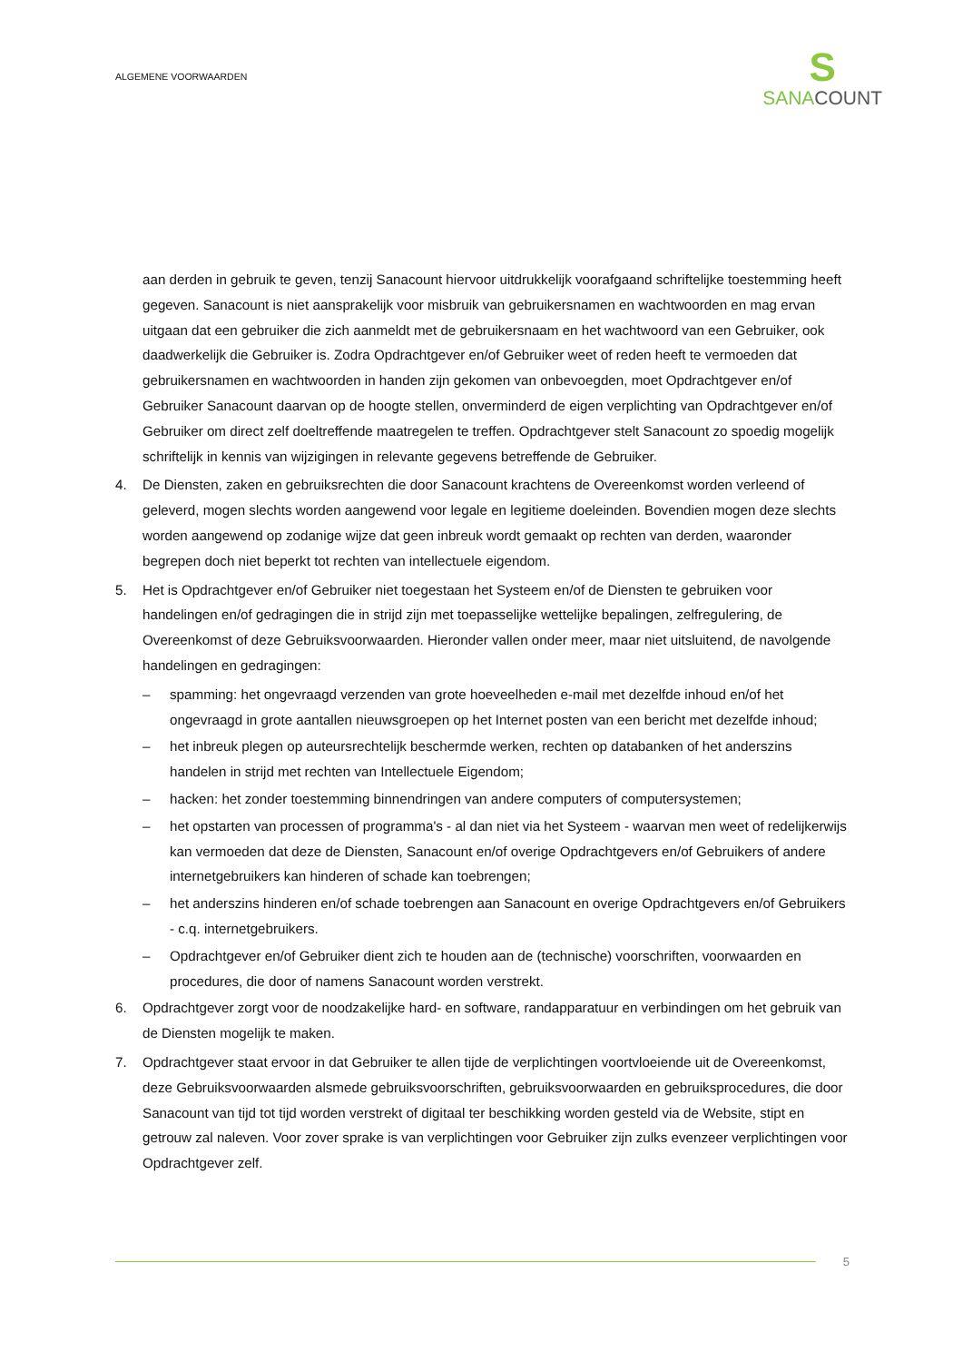ALGEMENE VOORWAARDEN
S
SANA COUNT
aan derden in gebruik te geven, tenzij Sanacount hiervoor uitdrukkelijk voorafgaand schriftelijke toestemming heeft gegeven. Sanacount is niet aansprakelijk voor misbruik van gebruikersnamen en wachtwoorden en mag ervan uitgaan dat een gebruiker die zich aanmeldt met de gebruikersnaam en het wachtwoord van een Gebruiker, ook daadwerkelijk die Gebruiker is. Zodra Opdrachtgever en/of Gebruiker weet of reden heeft te vermoeden dat gebruikersnamen en wachtwoorden in handen zijn gekomen van onbevoegden, moet Opdrachtgever en/of Gebruiker Sanacount daarvan op de hoogte stellen, onverminderd de eigen verplichting van Opdrachtgever en/of Gebruiker om direct zelf doeltreffende maatregelen te treffen. Opdrachtgever stelt Sanacount zo spoedig mogelijk schriftelijk in kennis van wijzigingen in relevante gegevens betreffende de Gebruiker.
4. De Diensten, zaken en gebruiksrechten die door Sanacount krachtens de Overeenkomst worden verleend of geleverd, mogen slechts worden aangewend voor legale en legitieme doeleinden. Bovendien mogen deze slechts worden aangewend op zodanige wijze dat geen inbreuk wordt gemaakt op rechten van derden, waaronder begrepen doch niet beperkt tot rechten van intellectuele eigendom.
5. Het is Opdrachtgever en/of Gebruiker niet toegestaan het Systeem en/of de Diensten te gebruiken voor handelingen en/of gedragingen die in strijd zijn met toepasselijke wettelijke bepalingen, zelfregulering, de Overeenkomst of deze Gebruiksvoorwaarden. Hieronder vallen onder meer, maar niet uitsluitend, de navolgende handelingen en gedragingen:
– spamming: het ongevraagd verzenden van grote hoeveelheden e-mail met dezelfde inhoud en/of het ongevraagd in grote aantallen nieuwsgroepen op het Internet posten van een bericht met dezelfde inhoud;
– het inbreuk plegen op auteursrechtelijk beschermde werken, rechten op databanken of het anderszins handelen in strijd met rechten van Intellectuele Eigendom;
– hacken: het zonder toestemming binnendringen van andere computers of computersystemen;
– het opstarten van processen of programma's - al dan niet via het Systeem - waarvan men weet of redelijkerwijs kan vermoeden dat deze de Diensten, Sanacount en/of overige Opdrachtgevers en/of Gebruikers of andere internetgebruikers kan hinderen of schade kan toebrengen;
– het anderszins hinderen en/of schade toebrengen aan Sanacount en overige Opdrachtgevers en/of Gebruikers - c.q. internetgebruikers.
– Opdrachtgever en/of Gebruiker dient zich te houden aan de (technische) voorschriften, voorwaarden en procedures, die door of namens Sanacount worden verstrekt.
6. Opdrachtgever zorgt voor de noodzakelijke hard- en software, randapparatuur en verbindingen om het gebruik van de Diensten mogelijk te maken.
7. Opdrachtgever staat ervoor in dat Gebruiker te allen tijde de verplichtingen voortvloeiende uit de Overeenkomst, deze Gebruiksvoorwaarden alsmede gebruiksvoorschriften, gebruiksvoorwaarden en gebruiksprocedures, die door Sanacount van tijd tot tijd worden verstrekt of digitaal ter beschikking worden gesteld via de Website, stipt en getrouw zal naleven. Voor zover sprake is van verplichtingen voor Gebruiker zijn zulks evenzeer verplichtingen voor Opdrachtgever zelf.
5